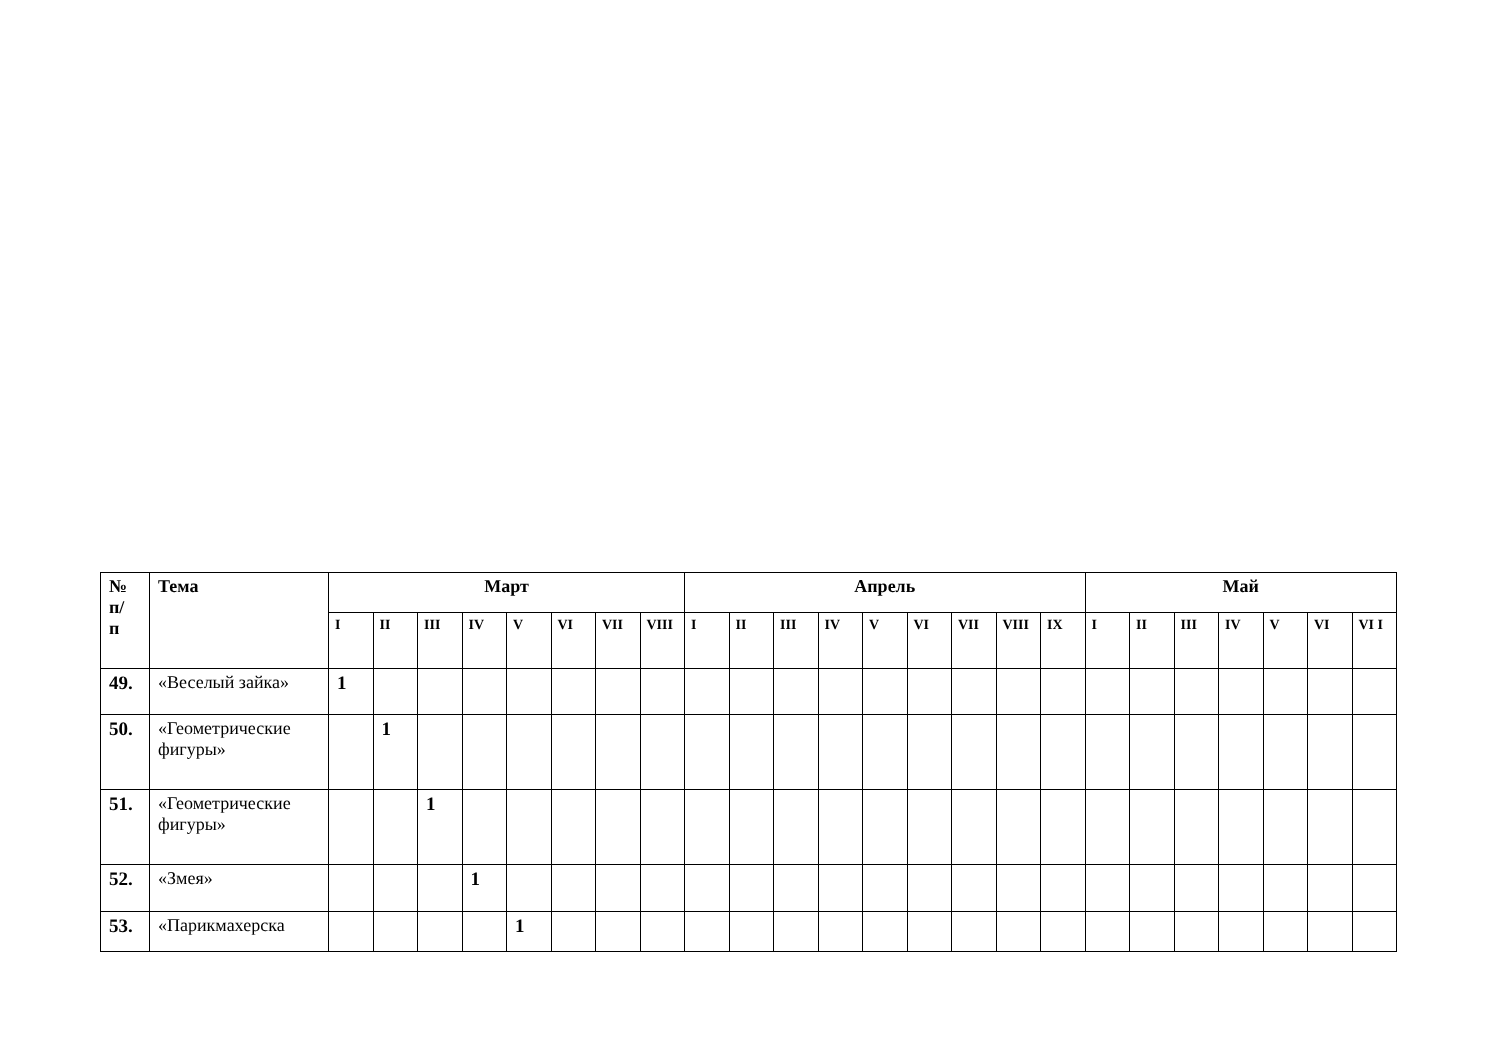| № п/ п | Тема | Март | | | | | | | | Апрель | | | | | | | | | Май | | | | | | |
| --- | --- | --- | --- | --- | --- | --- | --- | --- | --- | --- | --- | --- | --- | --- | --- | --- | --- | --- | --- | --- | --- | --- | --- | --- | --- |
| | | I | II | III | IV | V | VI | VII | VIII | I | II | III | IV | V | VI | VII | VIII | IX | I | II | III | IV | V | VI | VI I |
| 49. | «Веселый зайка» | 1 | | | | | | | | | | | | | | | | | | | | | | | |
| 50. | «Геометрические фигуры» | | 1 | | | | | | | | | | | | | | | | | | | | | | |
| 51. | «Геометрические фигуры» | | | 1 | | | | | | | | | | | | | | | | | | | | | |
| 52. | «Змея» | | | | 1 | | | | | | | | | | | | | | | | | | | | |
| 53. | «Парикмахерска | | | | | 1 | | | | | | | | | | | | | | | | | | | |